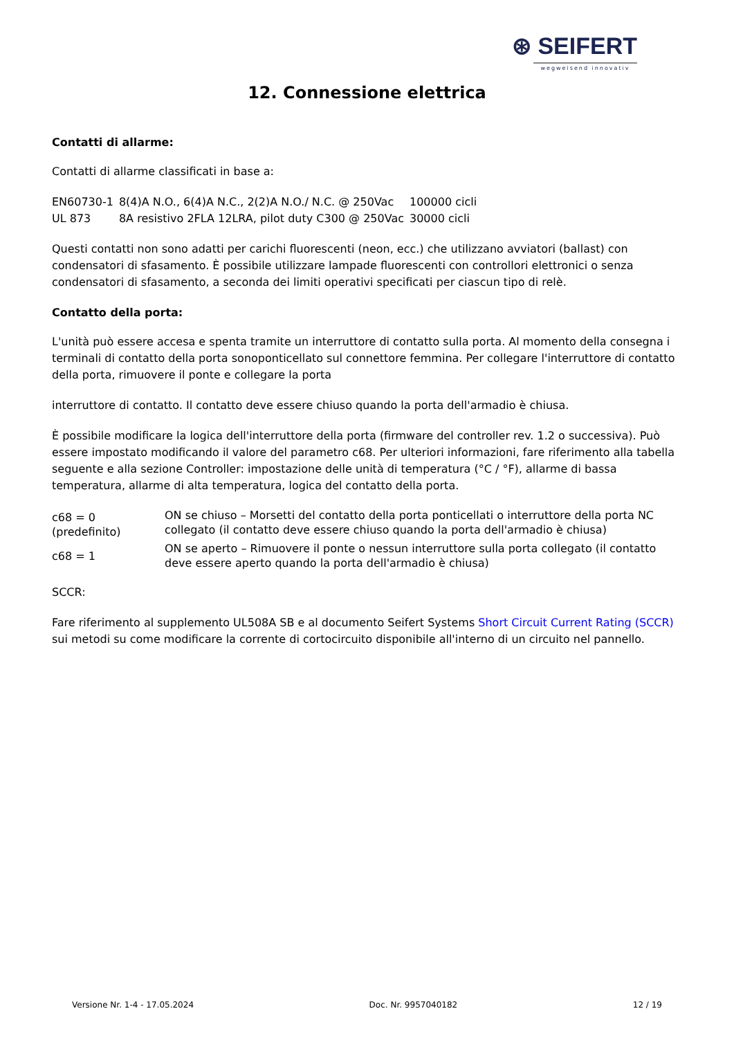⊛ SEIFERT
wegweisend innovativ
12. Connessione elettrica
Contatti di allarme:
Contatti di allarme classificati in base a:
| EN60730-1 | 8(4)A N.O., 6(4)A N.C., 2(2)A N.O./ N.C. @ 250Vac | 100000 cicli |
| UL 873 | 8A resistivo 2FLA 12LRA, pilot duty C300 @ 250Vac | 30000 cicli |
Questi contatti non sono adatti per carichi fluorescenti (neon, ecc.) che utilizzano avviatori (ballast) con condensatori di sfasamento. È possibile utilizzare lampade fluorescenti con controllori elettronici o senza condensatori di sfasamento, a seconda dei limiti operativi specificati per ciascun tipo di relè.
Contatto della porta:
L'unità può essere accesa e spenta tramite un interruttore di contatto sulla porta. Al momento della consegna i terminali di contatto della porta sonoponticellato sul connettore femmina. Per collegare l'interruttore di contatto della porta, rimuovere il ponte e collegare la porta
interruttore di contatto. Il contatto deve essere chiuso quando la porta dell'armadio è chiusa.
È possibile modificare la logica dell'interruttore della porta (firmware del controller rev. 1.2 o successiva). Può essere impostato modificando il valore del parametro c68. Per ulteriori informazioni, fare riferimento alla tabella seguente e alla sezione Controller: impostazione delle unità di temperatura (°C / °F), allarme di bassa temperatura, allarme di alta temperatura, logica del contatto della porta.
| c68 = 0 (predefinito) | ON se chiuso – Morsetti del contatto della porta ponticellati o interruttore della porta NC collegato (il contatto deve essere chiuso quando la porta dell'armadio è chiusa) |
| c68 = 1 | ON se aperto – Rimuovere il ponte o nessun interruttore sulla porta collegato (il contatto deve essere aperto quando la porta dell'armadio è chiusa) |
SCCR:
Fare riferimento al supplemento UL508A SB e al documento Seifert Systems Short Circuit Current Rating (SCCR) sui metodi su come modificare la corrente di cortocircuito disponibile all'interno di un circuito nel pannello.
Versione Nr. 1-4 - 17.05.2024 Doc. Nr. 9957040182 12 / 19